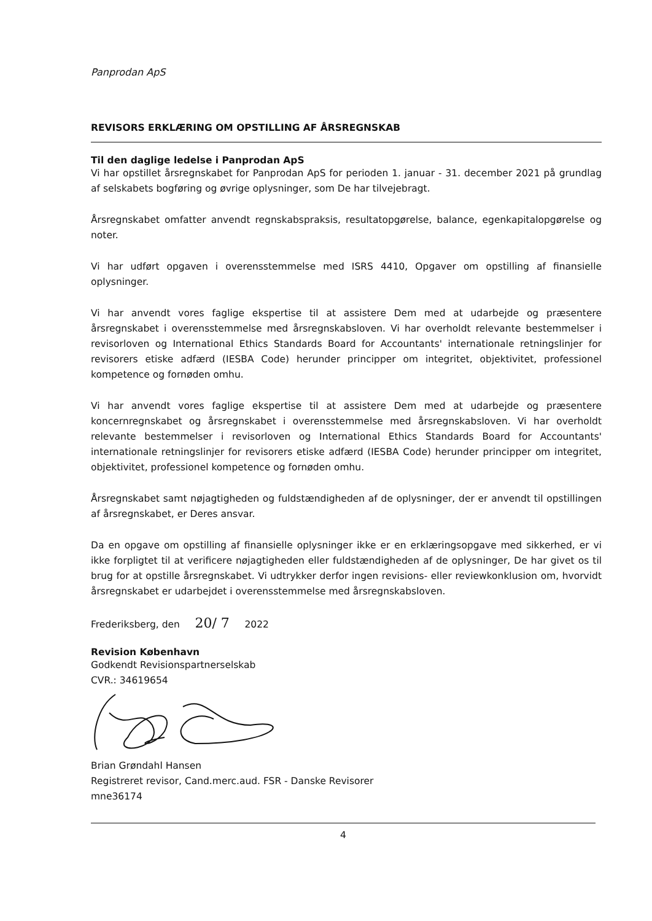Panprodan ApS
REVISORS ERKLÆRING OM OPSTILLING AF ÅRSREGNSKAB
Til den daglige ledelse i Panprodan ApS
Vi har opstillet årsregnskabet for Panprodan ApS for perioden 1. januar - 31. december 2021 på grundlag af selskabets bogføring og øvrige oplysninger, som De har tilvejebragt.
Årsregnskabet omfatter anvendt regnskabspraksis, resultatopgørelse, balance, egenkapitalopgørelse og noter.
Vi har udført opgaven i overensstemmelse med ISRS 4410, Opgaver om opstilling af finansielle oplysninger.
Vi har anvendt vores faglige ekspertise til at assistere Dem med at udarbejde og præsentere årsregnskabet i overensstemmelse med årsregnskabsloven. Vi har overholdt relevante bestemmelser i revisorloven og International Ethics Standards Board for Accountants' internationale retningslinjer for revisorers etiske adfærd (IESBA Code) herunder principper om integritet, objektivitet, professionel kompetence og fornøden omhu.
Vi har anvendt vores faglige ekspertise til at assistere Dem med at udarbejde og præsentere koncernregnskabet og årsregnskabet i overensstemmelse med årsregnskabsloven. Vi har overholdt relevante bestemmelser i revisorloven og International Ethics Standards Board for Accountants' internationale retningslinjer for revisorers etiske adfærd (IESBA Code) herunder principper om integritet, objektivitet, professionel kompetence og fornøden omhu.
Årsregnskabet samt nøjagtigheden og fuldstændigheden af de oplysninger, der er anvendt til opstillingen af årsregnskabet, er Deres ansvar.
Da en opgave om opstilling af finansielle oplysninger ikke er en erklæringsopgave med sikkerhed, er vi ikke forpligtet til at verificere nøjagtigheden eller fuldstændigheden af de oplysninger, De har givet os til brug for at opstille årsregnskabet. Vi udtrykker derfor ingen revisions- eller reviewkonklusion om, hvorvidt årsregnskabet er udarbejdet i overensstemmelse med årsregnskabsloven.
Frederiksberg, den 20/ 7 2022
Revision København
Godkendt Revisionspartnerselskab
CVR.: 34619654
Brian Grøndahl Hansen
Registreret revisor, Cand.merc.aud. FSR - Danske Revisorer
mne36174
4